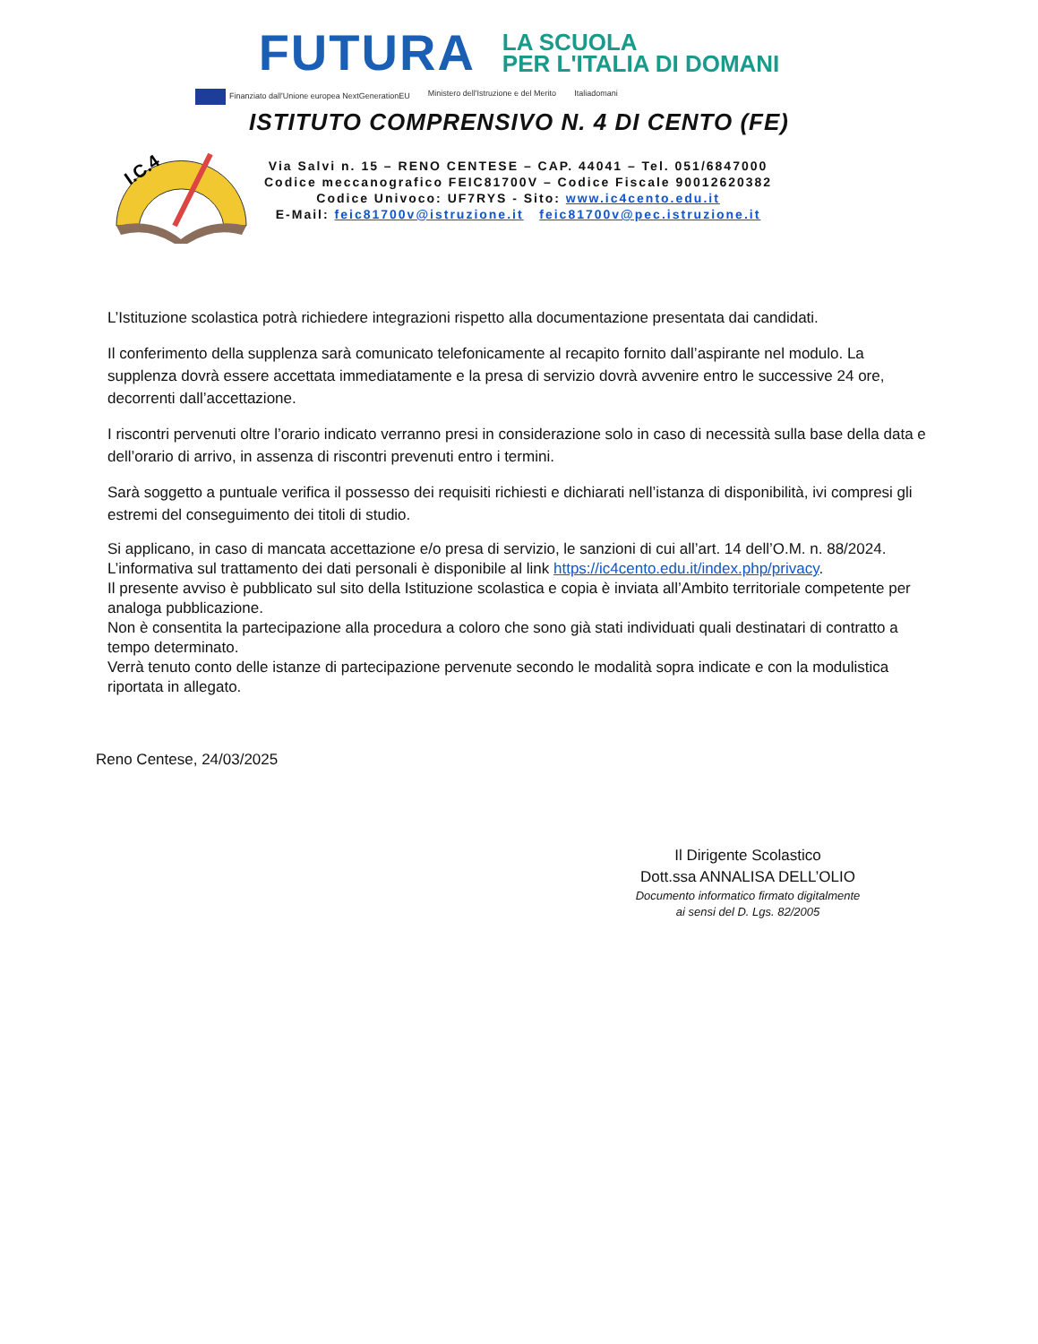FUTURA
LA SCUOLA
PER L'ITALIA DI DOMANI
Finanziato dall'Unione europea NextGenerationEU Ministero dell'Istruzione e del Merito Italiadomani
ISTITUTO COMPRENSIVO N. 4 DI CENTO (FE)
I.C.4
Via Salvi n. 15 – RENO CENTESE – CAP. 44041 – Tel. 051/6847000
Codice meccanografico FEIC81700V – Codice Fiscale 90012620382
Codice Univoco: UF7RYS - Sito: www.ic4cento.edu.it
E-Mail: feic81700v@istruzione.it feic81700v@pec.istruzione.it
L’Istituzione scolastica potrà richiedere integrazioni rispetto alla documentazione presentata dai candidati.
Il conferimento della supplenza sarà comunicato telefonicamente al recapito fornito dall’aspirante nel modulo. La supplenza dovrà essere accettata immediatamente e la presa di servizio dovrà avvenire entro le successive 24 ore, decorrenti dall’accettazione.
I riscontri pervenuti oltre l’orario indicato verranno presi in considerazione solo in caso di necessità sulla base della data e dell’orario di arrivo, in assenza di riscontri prevenuti entro i termini.
Sarà soggetto a puntuale verifica il possesso dei requisiti richiesti e dichiarati nell’istanza di disponibilità, ivi compresi gli estremi del conseguimento dei titoli di studio.
Si applicano, in caso di mancata accettazione e/o presa di servizio, le sanzioni di cui all’art. 14 dell’O.M. n. 88/2024.
L’informativa sul trattamento dei dati personali è disponibile al link https://ic4cento.edu.it/index.php/privacy.
Il presente avviso è pubblicato sul sito della Istituzione scolastica e copia è inviata all’Ambito territoriale competente per analoga pubblicazione.
Non è consentita la partecipazione alla procedura a coloro che sono già stati individuati quali destinatari di contratto a tempo determinato.
Verrà tenuto conto delle istanze di partecipazione pervenute secondo le modalità sopra indicate e con la modulistica riportata in allegato.
Reno Centese, 24/03/2025
Il Dirigente Scolastico
Dott.ssa ANNALISA DELL’OLIO
Documento informatico firmato digitalmente
ai sensi del D. Lgs. 82/2005